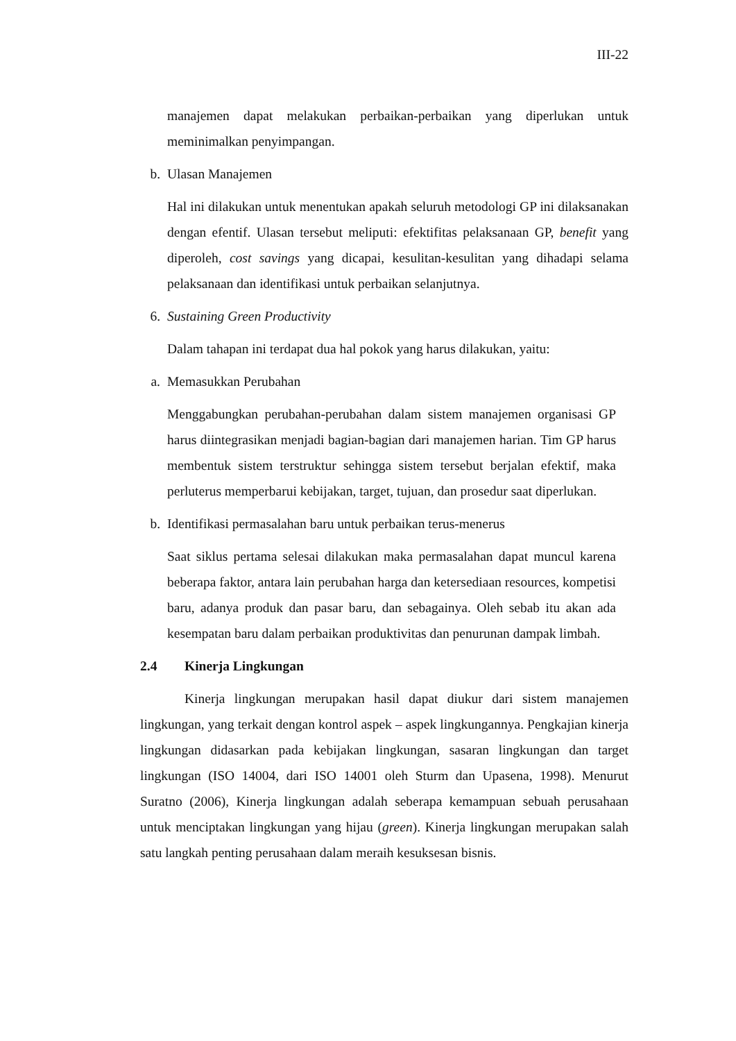III-22
manajemen dapat melakukan perbaikan-perbaikan yang diperlukan untuk meminimalkan penyimpangan.
b. Ulasan Manajemen
Hal ini dilakukan untuk menentukan apakah seluruh metodologi GP ini dilaksanakan dengan efentif. Ulasan tersebut meliputi: efektifitas pelaksanaan GP, benefit yang diperoleh, cost savings yang dicapai, kesulitan-kesulitan yang dihadapi selama pelaksanaan dan identifikasi untuk perbaikan selanjutnya.
6. Sustaining Green Productivity
Dalam tahapan ini terdapat dua hal pokok yang harus dilakukan, yaitu:
a. Memasukkan Perubahan
Menggabungkan perubahan-perubahan dalam sistem manajemen organisasi GP harus diintegrasikan menjadi bagian-bagian dari manajemen harian. Tim GP harus membentuk sistem terstruktur sehingga sistem tersebut berjalan efektif, maka perluterus memperbarui kebijakan, target, tujuan, dan prosedur saat diperlukan.
b. Identifikasi permasalahan baru untuk perbaikan terus-menerus
Saat siklus pertama selesai dilakukan maka permasalahan dapat muncul karena beberapa faktor, antara lain perubahan harga dan ketersediaan resources, kompetisi baru, adanya produk dan pasar baru, dan sebagainya. Oleh sebab itu akan ada kesempatan baru dalam perbaikan produktivitas dan penurunan dampak limbah.
2.4 Kinerja Lingkungan
Kinerja lingkungan merupakan hasil dapat diukur dari sistem manajemen lingkungan, yang terkait dengan kontrol aspek – aspek lingkungannya. Pengkajian kinerja lingkungan didasarkan pada kebijakan lingkungan, sasaran lingkungan dan target lingkungan (ISO 14004, dari ISO 14001 oleh Sturm dan Upasena, 1998). Menurut Suratno (2006), Kinerja lingkungan adalah seberapa kemampuan sebuah perusahaan untuk menciptakan lingkungan yang hijau (green). Kinerja lingkungan merupakan salah satu langkah penting perusahaan dalam meraih kesuksesan bisnis.